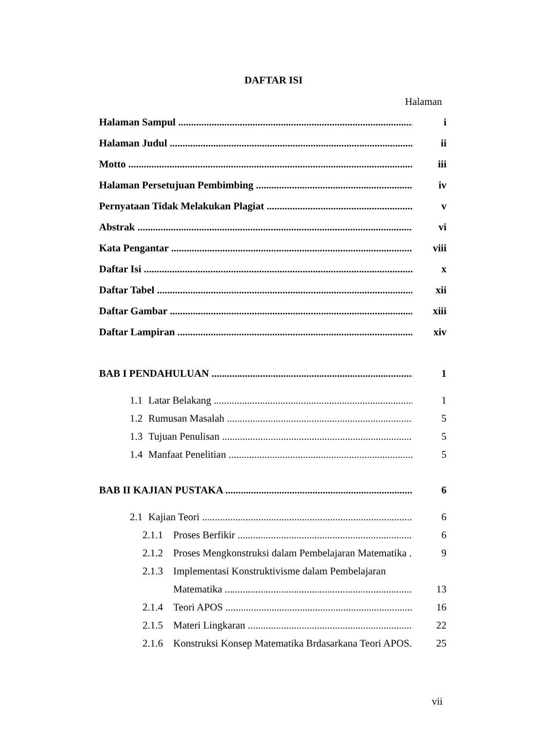DAFTAR ISI
Halaman
Halaman Sampul i
Halaman Judul ii
Motto iii
Halaman Persetujuan Pembimbing iv
Pernyataan Tidak Melakukan Plagiat v
Abstrak vi
Kata Pengantar viii
Daftar Isi x
Daftar Tabel xii
Daftar Gambar xiii
Daftar Lampiran xiv
BAB I PENDAHULUAN 1
1.1 Latar Belakang 1
1.2 Rumusan Masalah 5
1.3 Tujuan Penulisan 5
1.4 Manfaat Penelitian 5
BAB II KAJIAN PUSTAKA 6
2.1 Kajian Teori 6
2.1.1 Proses Berfikir 6
2.1.2 Proses Mengkonstruksi dalam Pembelajaran Matematika 9
2.1.3 Implementasi Konstruktivisme dalam Pembelajaran
Matematika 13
2.1.4 Teori APOS 16
2.1.5 Materi Lingkaran 22
2.1.6 Konstruksi Konsep Matematika Brdasarkana Teori APOS. 25
vii